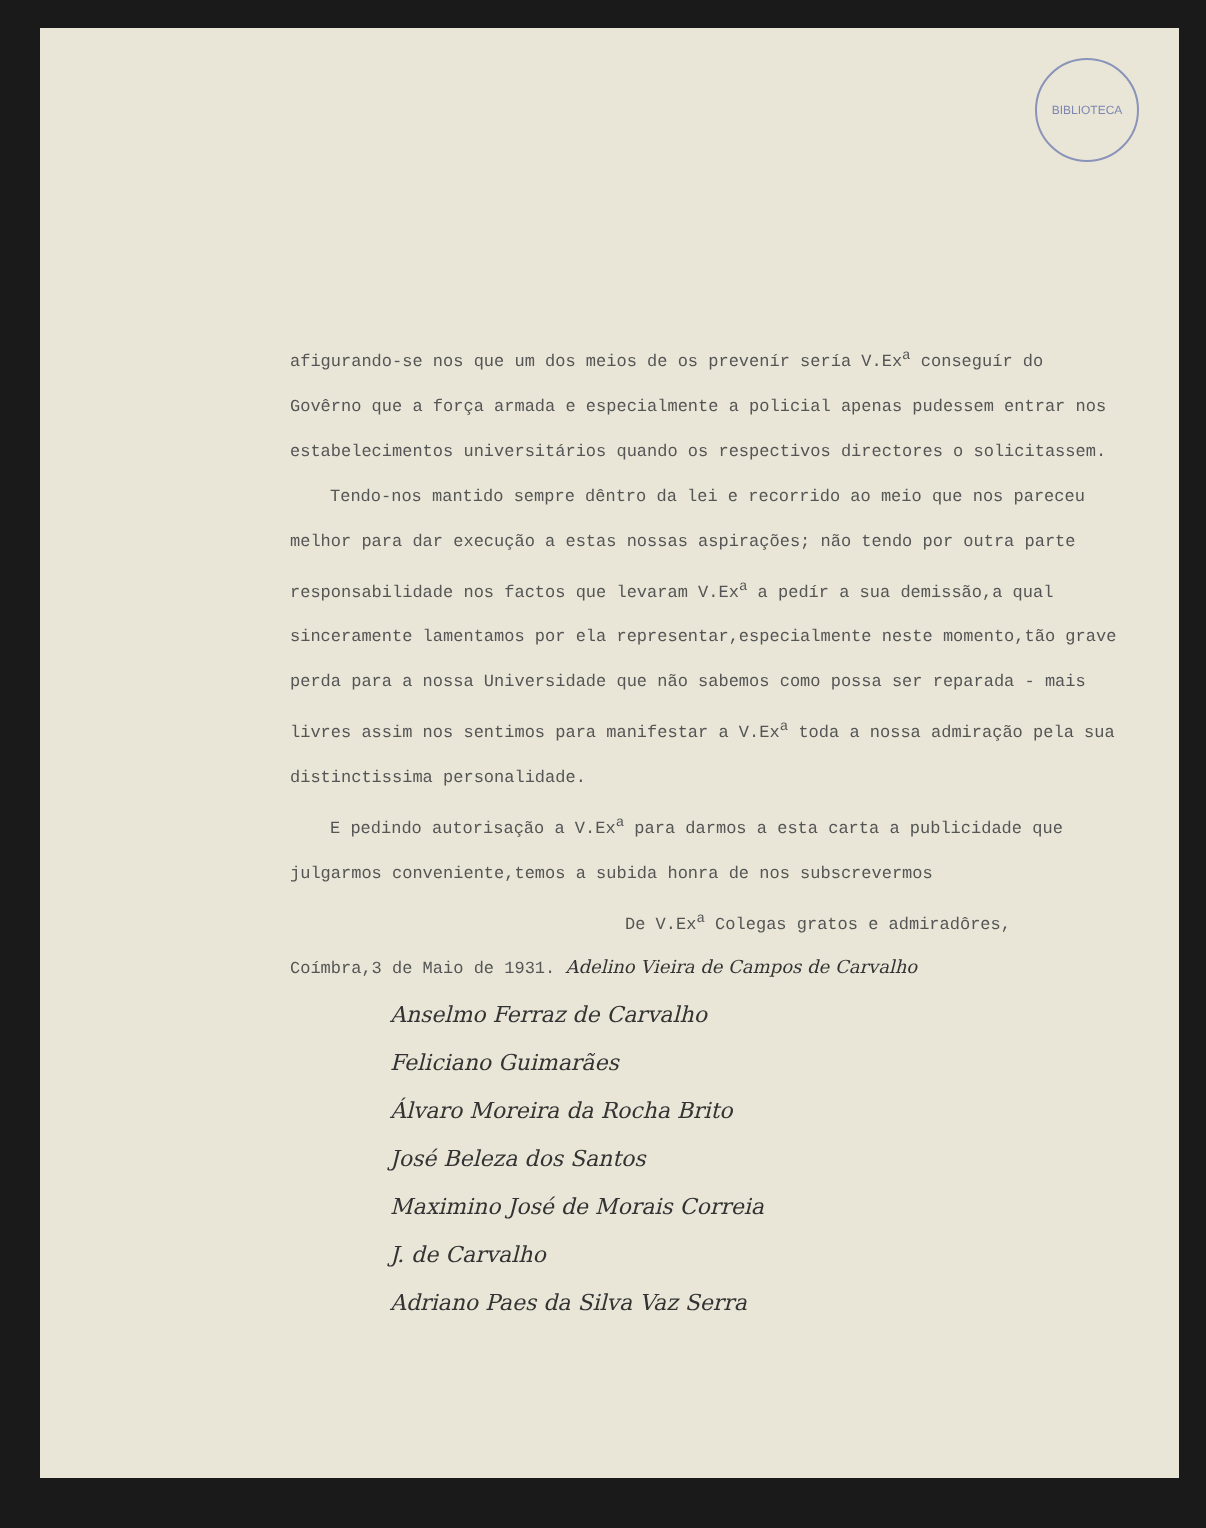BIBLIOTECA
afigurando-se nos que um dos meios de os prevenír sería V.Ex<sup>a</sup> conseguír do Govêrno que a força armada e especialmente a policial apenas pudessem entrar nos estabelecimentos universitários quando os respectivos directores o solicitassem.
Tendo-nos mantido sempre dêntro da lei e recorrido ao meio que nos pareceu melhor para dar execução a estas nossas aspirações; não tendo por outra parte responsabilidade nos factos que levaram V.Ex<sup>a</sup> a pedír a sua demissão,a qual sinceramente lamentamos por ela representar,especialmente neste momento,tão grave perda para a nossa Universidade que não sabemos como possa ser reparada - mais livres assim nos sentimos para manifestar a V.Ex<sup>a</sup> toda a nossa admiração pela sua distinctissima personalidade.
E pedindo autorisação a V.Ex<sup>a</sup> para darmos a esta carta a publicidade que julgarmos conveniente,temos a subida honra de nos subscrevermos
De V.Ex<sup>a</sup> Colegas gratos e admiradôres,
Coímbra,3 de Maio de 1931. Adelino Vieira de Campos de Carvalho
Anselmo Ferraz de Carvalho
Feliciano Guimarães
Álvaro Moreira da Rocha Brito
José Beleza dos Santos
Maximino José de Morais Correia
J. de Carvalho
Adriano Paes da Silva Vaz Serra